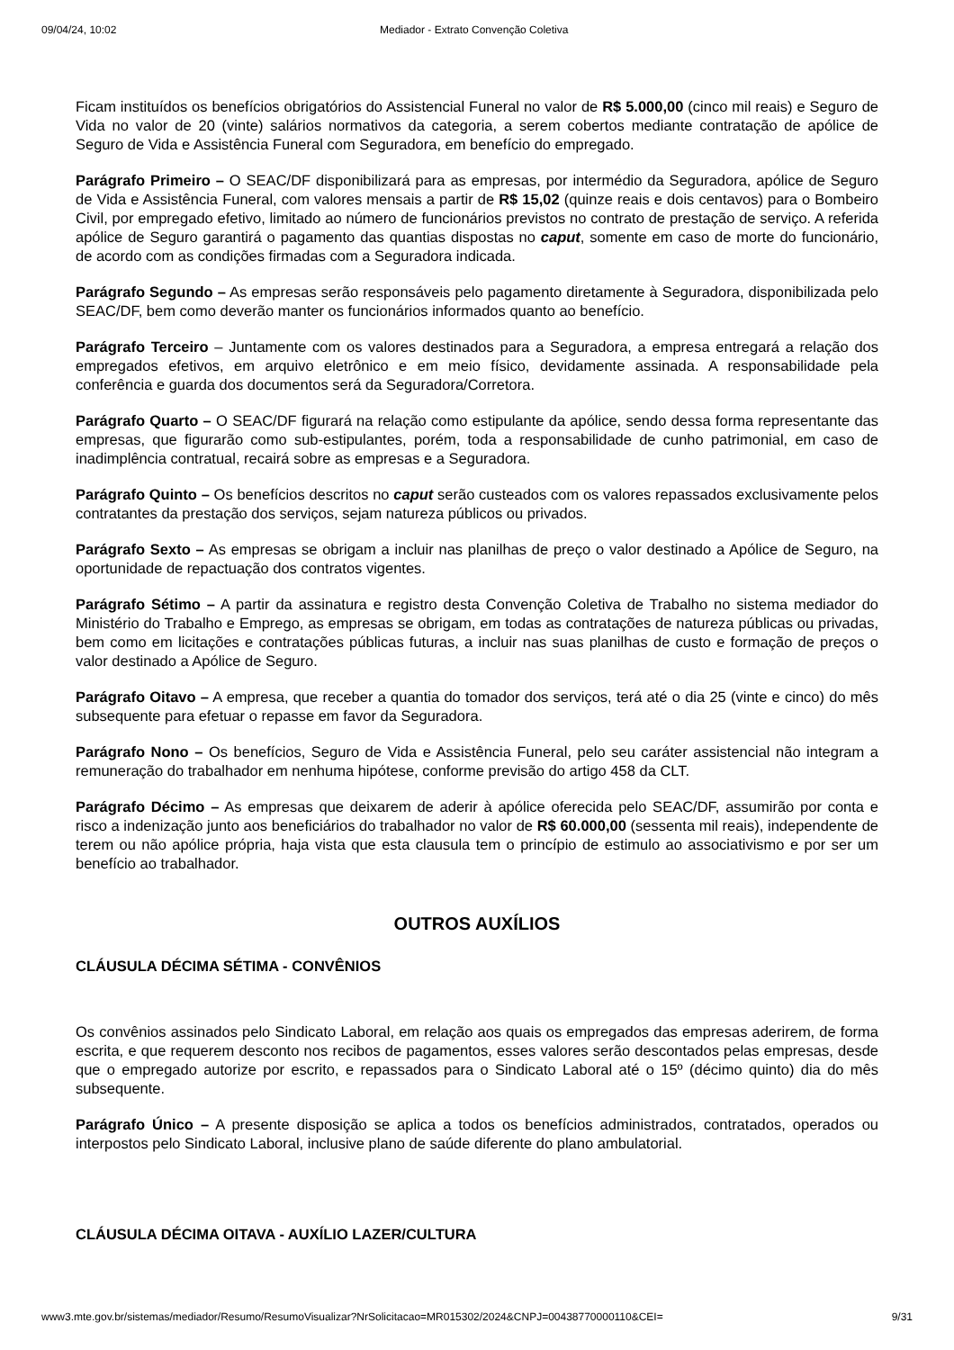09/04/24, 10:02 Mediador - Extrato Convenção Coletiva
Ficam instituídos os benefícios obrigatórios do Assistencial Funeral no valor de R$ 5.000,00 (cinco mil reais) e Seguro de Vida no valor de 20 (vinte) salários normativos da categoria, a serem cobertos mediante contratação de apólice de Seguro de Vida e Assistência Funeral com Seguradora, em benefício do empregado.
Parágrafo Primeiro – O SEAC/DF disponibilizará para as empresas, por intermédio da Seguradora, apólice de Seguro de Vida e Assistência Funeral, com valores mensais a partir de R$ 15,02 (quinze reais e dois centavos) para o Bombeiro Civil, por empregado efetivo, limitado ao número de funcionários previstos no contrato de prestação de serviço. A referida apólice de Seguro garantirá o pagamento das quantias dispostas no caput, somente em caso de morte do funcionário, de acordo com as condições firmadas com a Seguradora indicada.
Parágrafo Segundo – As empresas serão responsáveis pelo pagamento diretamente à Seguradora, disponibilizada pelo SEAC/DF, bem como deverão manter os funcionários informados quanto ao benefício.
Parágrafo Terceiro – Juntamente com os valores destinados para a Seguradora, a empresa entregará a relação dos empregados efetivos, em arquivo eletrônico e em meio físico, devidamente assinada. A responsabilidade pela conferência e guarda dos documentos será da Seguradora/Corretora.
Parágrafo Quarto – O SEAC/DF figurará na relação como estipulante da apólice, sendo dessa forma representante das empresas, que figurarão como sub-estipulantes, porém, toda a responsabilidade de cunho patrimonial, em caso de inadimplência contratual, recairá sobre as empresas e a Seguradora.
Parágrafo Quinto – Os benefícios descritos no caput serão custeados com os valores repassados exclusivamente pelos contratantes da prestação dos serviços, sejam natureza públicos ou privados.
Parágrafo Sexto – As empresas se obrigam a incluir nas planilhas de preço o valor destinado a Apólice de Seguro, na oportunidade de repactuação dos contratos vigentes.
Parágrafo Sétimo – A partir da assinatura e registro desta Convenção Coletiva de Trabalho no sistema mediador do Ministério do Trabalho e Emprego, as empresas se obrigam, em todas as contratações de natureza públicas ou privadas, bem como em licitações e contratações públicas futuras, a incluir nas suas planilhas de custo e formação de preços o valor destinado a Apólice de Seguro.
Parágrafo Oitavo – A empresa, que receber a quantia do tomador dos serviços, terá até o dia 25 (vinte e cinco) do mês subsequente para efetuar o repasse em favor da Seguradora.
Parágrafo Nono – Os benefícios, Seguro de Vida e Assistência Funeral, pelo seu caráter assistencial não integram a remuneração do trabalhador em nenhuma hipótese, conforme previsão do artigo 458 da CLT.
Parágrafo Décimo – As empresas que deixarem de aderir à apólice oferecida pelo SEAC/DF, assumirão por conta e risco a indenização junto aos beneficiários do trabalhador no valor de R$ 60.000,00 (sessenta mil reais), independente de terem ou não apólice própria, haja vista que esta clausula tem o princípio de estimulo ao associativismo e por ser um benefício ao trabalhador.
OUTROS AUXÍLIOS
CLÁUSULA DÉCIMA SÉTIMA - CONVÊNIOS
Os convênios assinados pelo Sindicato Laboral, em relação aos quais os empregados das empresas aderirem, de forma escrita, e que requerem desconto nos recibos de pagamentos, esses valores serão descontados pelas empresas, desde que o empregado autorize por escrito, e repassados para o Sindicato Laboral até o 15º (décimo quinto) dia do mês subsequente.
Parágrafo Único – A presente disposição se aplica a todos os benefícios administrados, contratados, operados ou interpostos pelo Sindicato Laboral, inclusive plano de saúde diferente do plano ambulatorial.
CLÁUSULA DÉCIMA OITAVA - AUXÍLIO LAZER/CULTURA
www3.mte.gov.br/sistemas/mediador/Resumo/ResumoVisualizar?NrSolicitacao=MR015302/2024&CNPJ=00438770000110&CEI= 9/31